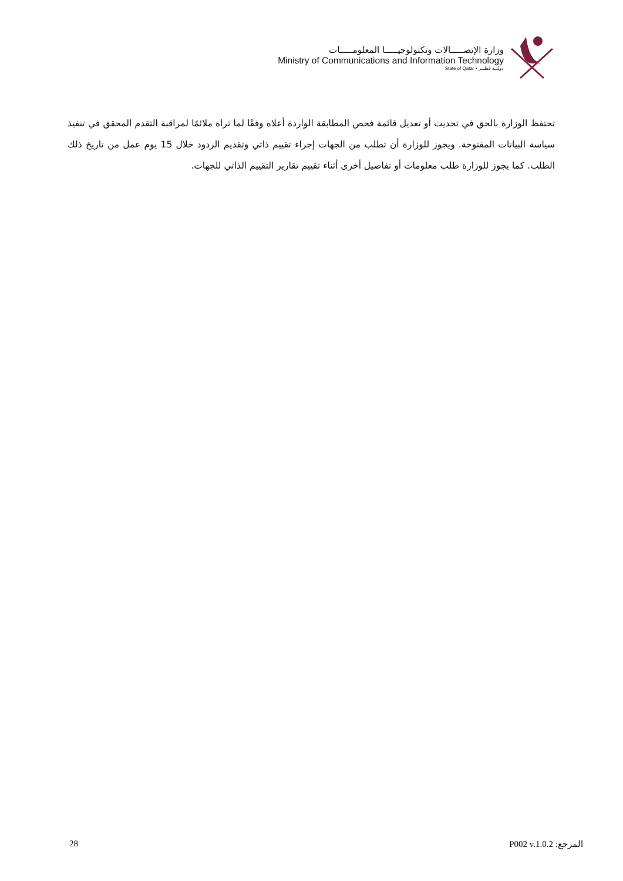وزارة الإتصـــــالات وتكنولوجيـــــا المعلومـــــات
Ministry of Communications and Information Technology
State of Qatar • دولـــة قطـــر
تحتفظ الوزارة بالحق في تحديث أو تعديل قائمة فحص المطابقة الواردة أعلاه وفقًا لما تراه ملائمًا لمراقبة التقدم المحقق في تنفيذ سياسة البيانات المفتوحة. ويجوز للوزارة أن تطلب من الجهات إجراء تقييم ذاتي وتقديم الردود خلال 15 يوم عمل من تاريخ ذلك الطلب. كما يجوز للوزارة طلب معلومات أو تفاصيل أخرى أثناء تقييم تقارير التقييم الذاتي للجهات.
28 المرجع: P002 v.1.0.2